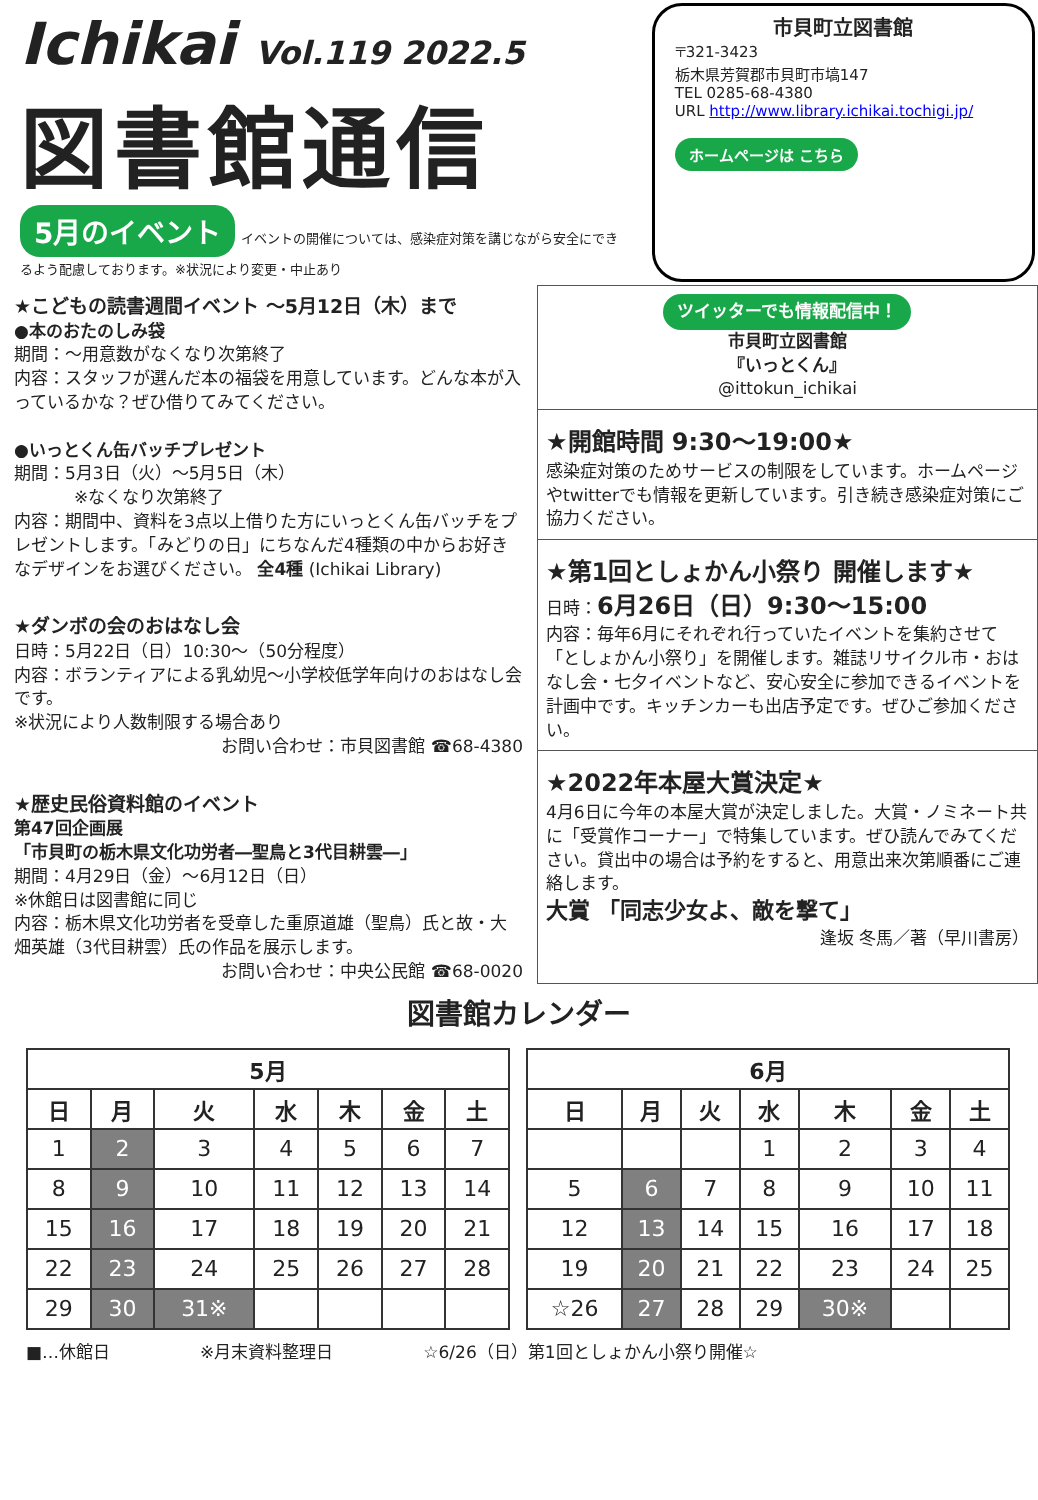Ichikai Vol.119 2022.5
図書館通信
5月のイベント イベントの開催については、感染症対策を講じながら安全にできるよう配慮しております。※状況により変更・中止あり
市貝町立図書館
〒321-3423
栃木県芳賀郡市貝町市塙147
TEL 0285-68-4380
URL http://www.library.ichikai.tochigi.jp/
ホームページは こちら
★こどもの読書週間イベント ～5月12日（木）まで
●本のおたのしみ袋
期間：～用意数がなくなり次第終了
内容：スタッフが選んだ本の福袋を用意しています。どんな本が入っているかな？ぜひ借りてみてください。
●いっとくん缶バッチプレゼント
期間：5月3日（火）～5月5日（木）
※なくなり次第終了
内容：期間中、資料を3点以上借りた方にいっとくん缶バッチをプレゼントします。「みどりの日」にちなんだ4種類の中からお好きなデザインをお選びください。 全4種 (Ichikai Library)
★ダンボの会のおはなし会
日時：5月22日（日）10:30～（50分程度）
内容：ボランティアによる乳幼児～小学校低学年向けのおはなし会です。
※状況により人数制限する場合あり
お問い合わせ：市貝図書館 ☎68-4380
★歴史民俗資料館のイベント
第47回企画展
「市貝町の栃木県文化功労者―聖鳥と3代目耕雲―」
期間：4月29日（金）～6月12日（日）
※休館日は図書館に同じ
内容：栃木県文化功労者を受章した重原道雄（聖鳥）氏と故・大畑英雄（3代目耕雲）氏の作品を展示します。
お問い合わせ：中央公民館 ☎68-0020
ツイッターでも情報配信中！
市貝町立図書館
『いっとくん』
@ittokun_ichikai
★開館時間 9:30～19:00★
感染症対策のためサービスの制限をしています。ホームページやtwitterでも情報を更新しています。引き続き感染症対策にご協力ください。
★第1回としょかん小祭り 開催します★
日時：6月26日（日）9:30～15:00
内容：毎年6月にそれぞれ行っていたイベントを集約させて「としょかん小祭り」を開催します。雑誌リサイクル市・おはなし会・七夕イベントなど、安心安全に参加できるイベントを計画中です。キッチンカーも出店予定です。ぜひご参加ください。
★2022年本屋大賞決定★
4月6日に今年の本屋大賞が決定しました。大賞・ノミネート共に「受賞作コーナー」で特集しています。ぜひ読んでみてください。貸出中の場合は予約をすると、用意出来次第順番にご連絡します。
大賞 「同志少女よ、敵を撃て」
逢坂 冬馬／著（早川書房）
図書館カレンダー
| 5月 | | | | | | |
| --- | --- | --- | --- | --- | --- | --- |
| 日 | 月 | 火 | 水 | 木 | 金 | 土 |
| 1 | 2 | 3 | 4 | 5 | 6 | 7 |
| 8 | 9 | 10 | 11 | 12 | 13 | 14 |
| 15 | 16 | 17 | 18 | 19 | 20 | 21 |
| 22 | 23 | 24 | 25 | 26 | 27 | 28 |
| 29 | 30 | 31※ | | | | |
| 6月 | | | | | | |
| --- | --- | --- | --- | --- | --- | --- |
| 日 | 月 | 火 | 水 | 木 | 金 | 土 |
| | | | 1 | 2 | 3 | 4 |
| 5 | 6 | 7 | 8 | 9 | 10 | 11 |
| 12 | 13 | 14 | 15 | 16 | 17 | 18 |
| 19 | 20 | 21 | 22 | 23 | 24 | 25 |
| ☆26 | 27 | 28 | 29 | 30※ | | |
■…休館日 ※月末資料整理日 ☆6/26（日）第1回としょかん小祭り開催☆